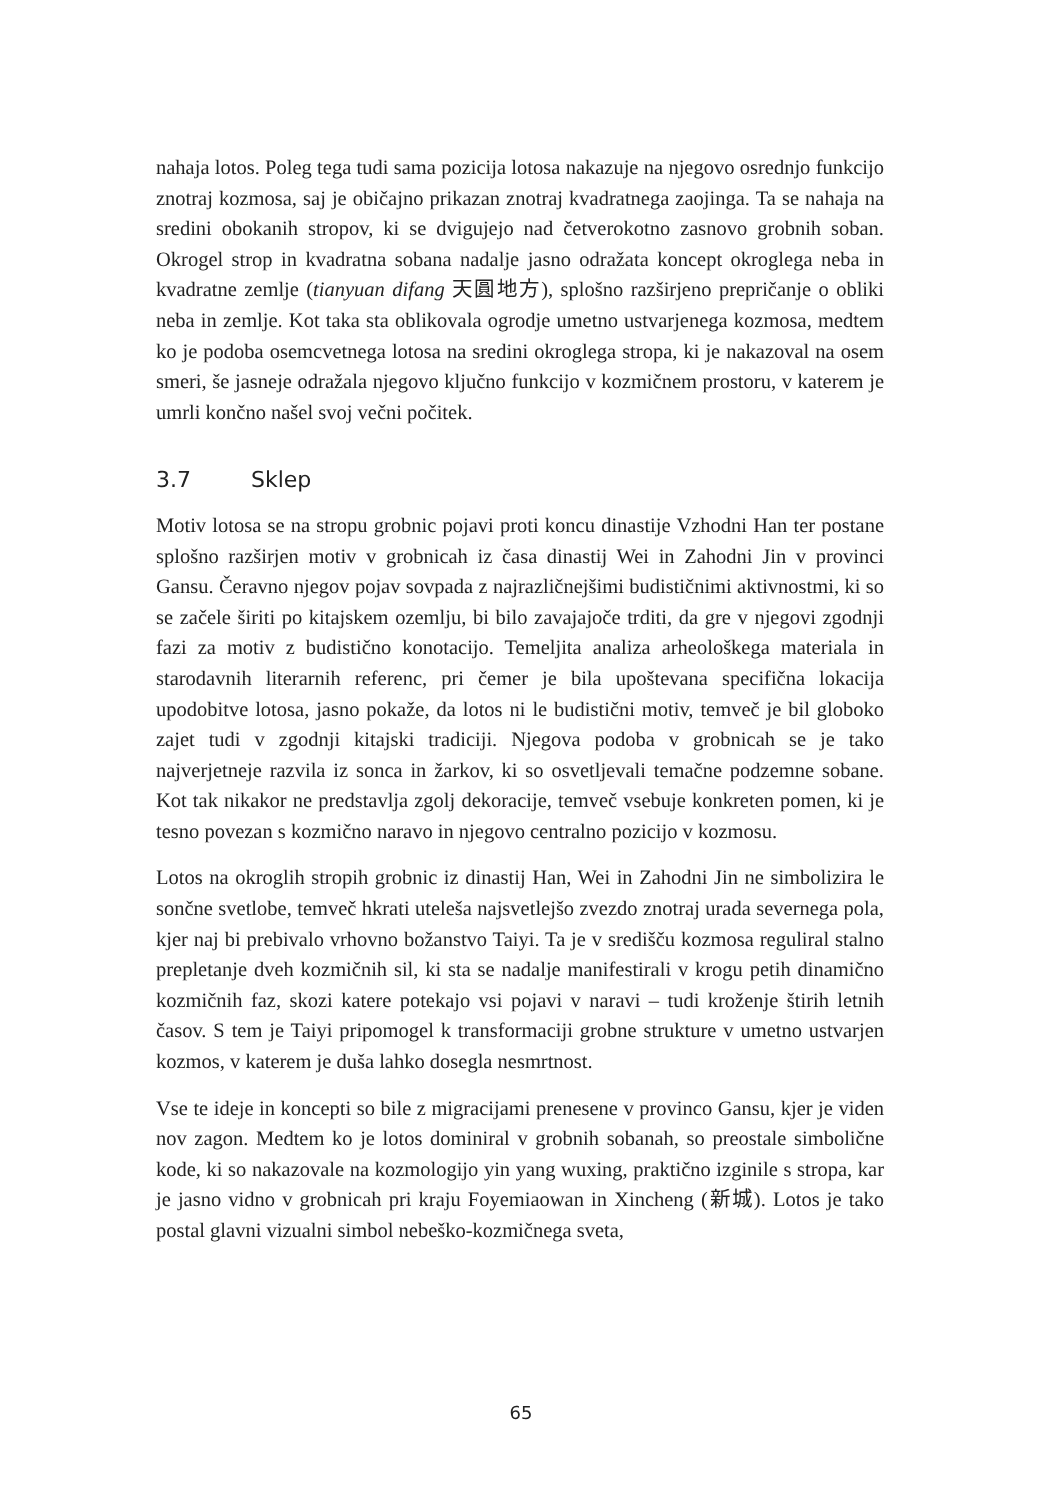nahaja lotos. Poleg tega tudi sama pozicija lotosa nakazuje na njegovo osrednjo funkcijo znotraj kozmosa, saj je običajno prikazan znotraj kvadratnega zaojinga. Ta se nahaja na sredini obokanih stropov, ki se dvigujejo nad četverokotno zasnovo grobnih soban. Okrogel strop in kvadratna sobana nadalje jasno odražata koncept okroglega neba in kvadratne zemlje (tianyuan difang 天圓地方), splošno razširjeno prepričanje o obliki neba in zemlje. Kot taka sta oblikovala ogrodje umetno ustvarjenega kozmosa, medtem ko je podoba osemcvetnega lotosa na sredini okroglega stropa, ki je nakazoval na osem smeri, še jasneje odražala njegovo ključno funkcijo v kozmičnem prostoru, v katerem je umrli končno našel svoj večni počitek.
3.7 Sklep
Motiv lotosa se na stropu grobnic pojavi proti koncu dinastije Vzhodni Han ter postane splošno razširjen motiv v grobnicah iz časa dinastij Wei in Zahodni Jin v provinci Gansu. Čeravno njegov pojav sovpada z najrazličnejšimi budističnimi aktivnostmi, ki so se začele širiti po kitajskem ozemlju, bi bilo zavajajoče trditi, da gre v njegovi zgodnji fazi za motiv z budistično konotacijo. Temeljita analiza arheološkega materiala in starodavnih literarnih referenc, pri čemer je bila upoštevana specifična lokacija upodobitve lotosa, jasno pokaže, da lotos ni le budistični motiv, temveč je bil globoko zajet tudi v zgodnji kitajski tradiciji. Njegova podoba v grobnicah se je tako najverjetneje razvila iz sonca in žarkov, ki so osvetljevali temačne podzemne sobane. Kot tak nikakor ne predstavlja zgolj dekoracije, temveč vsebuje konkreten pomen, ki je tesno povezan s kozmično naravo in njegovo centralno pozicijo v kozmosu.
Lotos na okroglih stropih grobnic iz dinastij Han, Wei in Zahodni Jin ne simbolizira le sončne svetlobe, temveč hkrati uteleša najsvetlejšo zvezdo znotraj urada severnega pola, kjer naj bi prebivalo vrhovno božanstvo Taiyi. Ta je v središču kozmosa reguliral stalno prepletanje dveh kozmičnih sil, ki sta se nadalje manifestirali v krogu petih dinamično kozmičnih faz, skozi katere potekajo vsi pojavi v naravi – tudi kroženje štirih letnih časov. S tem je Taiyi pripomogel k transformaciji grobne strukture v umetno ustvarjen kozmos, v katerem je duša lahko dosegla nesmrtnost.
Vse te ideje in koncepti so bile z migracijami prenesene v provinco Gansu, kjer je viden nov zagon. Medtem ko je lotos dominiral v grobnih sobanah, so preostale simbolične kode, ki so nakazovale na kozmologijo yin yang wuxing, praktično izginile s stropa, kar je jasno vidno v grobnicah pri kraju Foyemiaowan in Xincheng (新城). Lotos je tako postal glavni vizualni simbol nebeško-kozmičnega sveta,
65